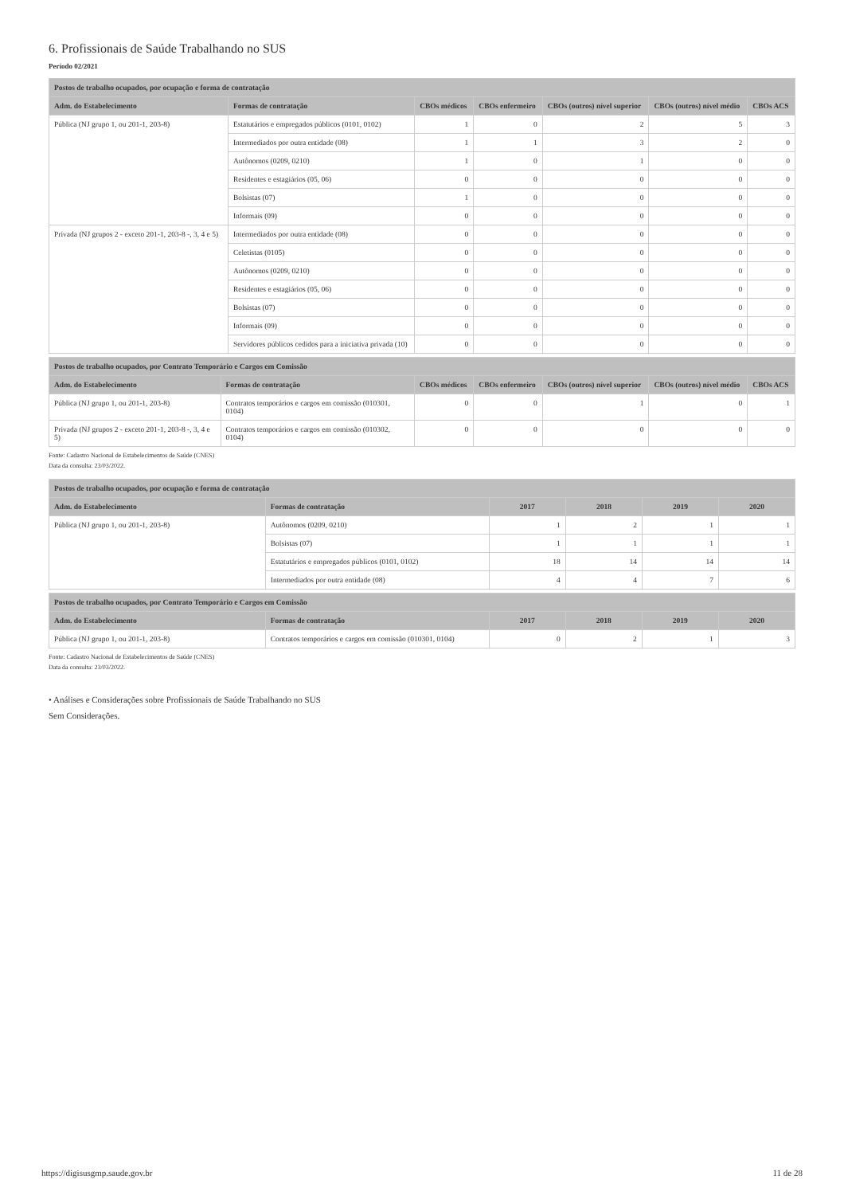6. Profissionais de Saúde Trabalhando no SUS
Período 02/2021
| Postos de trabalho ocupados, por ocupação e forma de contratação | | | | | | |
| --- | --- | --- | --- | --- | --- | --- |
| Adm. do Estabelecimento | Formas de contratação | CBOs médicos | CBOs enfermeiro | CBOs (outros) nível superior | CBOs (outros) nível médio | CBOs ACS |
| Pública (NJ grupo 1, ou 201-1, 203-8) | Estatutários e empregados públicos (0101, 0102) | 1 | 0 | 2 | 5 | 3 |
| | Intermediados por outra entidade (08) | 1 | 1 | 3 | 2 | 0 |
| | Autônomos (0209, 0210) | 1 | 0 | 1 | 0 | 0 |
| | Residentes e estagiários (05, 06) | 0 | 0 | 0 | 0 | 0 |
| | Bolsistas (07) | 1 | 0 | 0 | 0 | 0 |
| | Informais (09) | 0 | 0 | 0 | 0 | 0 |
| Privada (NJ grupos 2 - exceto 201-1, 203-8 -, 3, 4 e 5) | Intermediados por outra entidade (08) | 0 | 0 | 0 | 0 | 0 |
| | Celetistas (0105) | 0 | 0 | 0 | 0 | 0 |
| | Autônomos (0209, 0210) | 0 | 0 | 0 | 0 | 0 |
| | Residentes e estagiários (05, 06) | 0 | 0 | 0 | 0 | 0 |
| | Bolsistas (07) | 0 | 0 | 0 | 0 | 0 |
| | Informais (09) | 0 | 0 | 0 | 0 | 0 |
| | Servidores públicos cedidos para a iniciativa privada (10) | 0 | 0 | 0 | 0 | 0 |
| Postos de trabalho ocupados, por Contrato Temporário e Cargos em Comissão | | | | | | |
| --- | --- | --- | --- | --- | --- | --- |
| Adm. do Estabelecimento | Formas de contratação | CBOs médicos | CBOs enfermeiro | CBOs (outros) nível superior | CBOs (outros) nível médio | CBOs ACS |
| Pública (NJ grupo 1, ou 201-1, 203-8) | Contratos temporários e cargos em comissão (010301, 0104) | 0 | 0 | 1 | 0 | 1 |
| Privada (NJ grupos 2 - exceto 201-1, 203-8 -, 3, 4 e 5) | Contratos temporários e cargos em comissão (010302, 0104) | 0 | 0 | 0 | 0 | 0 |
Fonte: Cadastro Nacional de Estabelecimentos de Saúde (CNES)
Data da consulta: 23/03/2022.
| Postos de trabalho ocupados, por ocupação e forma de contratação | | | | | |
| --- | --- | --- | --- | --- | --- |
| Adm. do Estabelecimento | Formas de contratação | 2017 | 2018 | 2019 | 2020 |
| Pública (NJ grupo 1, ou 201-1, 203-8) | Autônomos (0209, 0210) | 1 | 2 | 1 | 1 |
| | Bolsistas (07) | 1 | 1 | 1 | 1 |
| | Estatutários e empregados públicos (0101, 0102) | 18 | 14 | 14 | 14 |
| | Intermediados por outra entidade (08) | 4 | 4 | 7 | 6 |
| Postos de trabalho ocupados, por Contrato Temporário e Cargos em Comissão | | | | | |
| --- | --- | --- | --- | --- | --- |
| Adm. do Estabelecimento | Formas de contratação | 2017 | 2018 | 2019 | 2020 |
| Pública (NJ grupo 1, ou 201-1, 203-8) | Contratos temporários e cargos em comissão (010301, 0104) | 0 | 2 | 1 | 3 |
Fonte: Cadastro Nacional de Estabelecimentos de Saúde (CNES)
Data da consulta: 23/03/2022.
• Análises e Considerações sobre Profissionais de Saúde Trabalhando no SUS
Sem Considerações.
https://digisusgmp.saude.gov.br 11 de 28